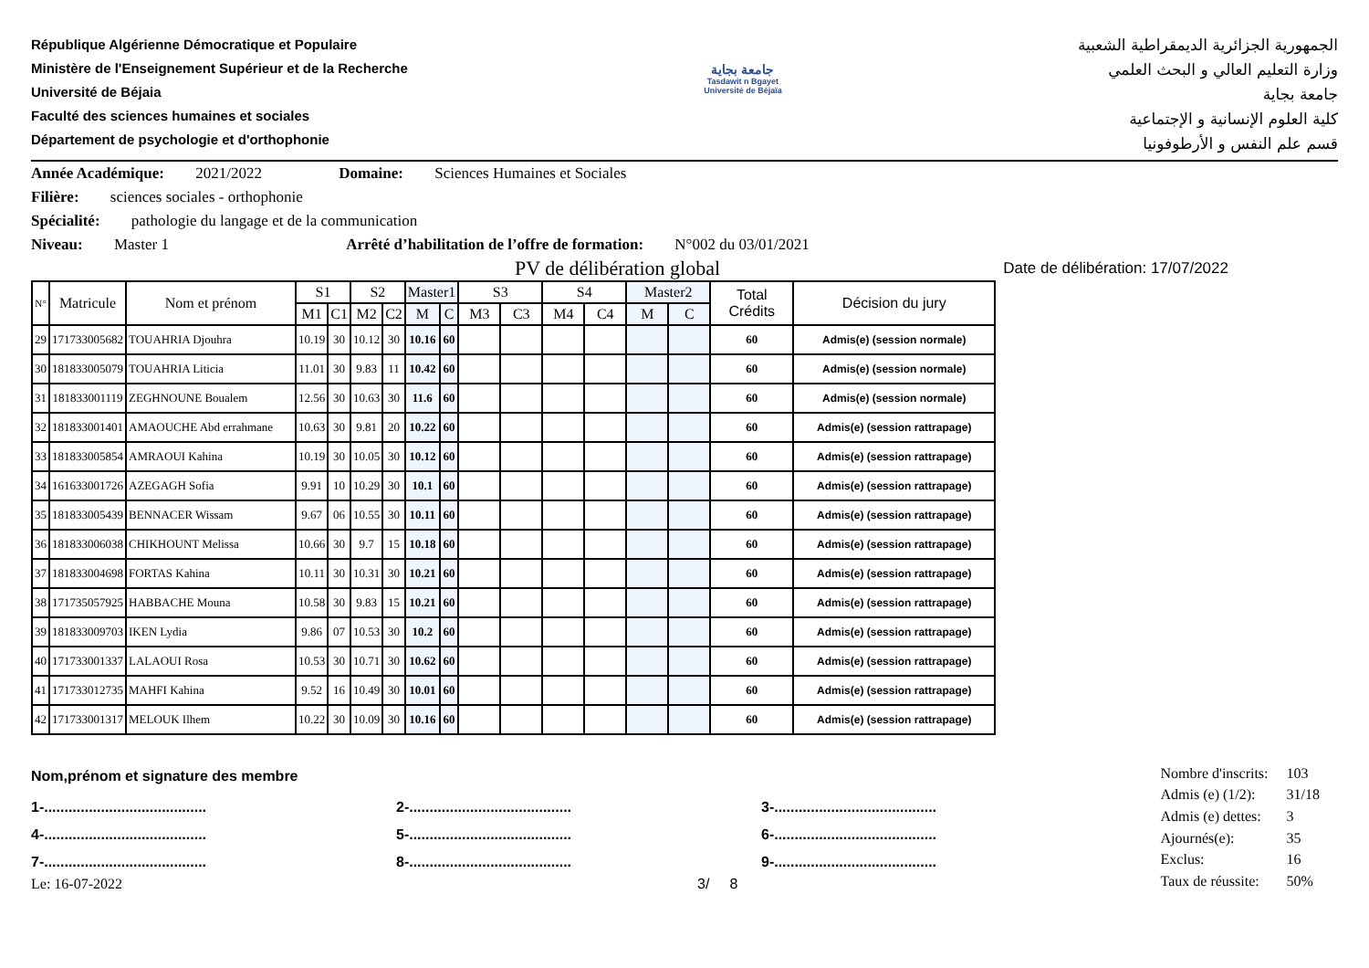République Algérienne Démocratique et Populaire
Ministère de l'Enseignement Supérieur et de la Recherche
Université de Béjaia
Faculté des sciences humaines et sociales
Département de psychologie et d'orthophonie
جامعة بجاية
Tasdawit n Bgayet
Université de Béjaïa
الجمهورية الجزائرية الديمقراطية الشعبية
وزارة التعليم العالي و البحث العلمي
جامعة بجاية
كلية العلوم الإنسانية و الإجتماعية
قسم علم النفس و الأرطوفونيا
Année Académique: 2021/2022 Domaine: Sciences Humaines et Sociales
Filière: sciences sociales - orthophonie
Spécialité: pathologie du langage et de la communication
Niveau: Master 1 Arrêté d’habilitation de l’offre de formation: N°002 du 03/01/2021
PV de délibération global Date de délibération: 17/07/2022
| N° | Matricule | Nom et prénom | S1 | | S2 | | Master1 | | S3 | | S4 | | Master2 | | Total Crédits | Décision du jury |
| --- | --- | --- | --- | --- | --- | --- | --- | --- | --- | --- | --- | --- | --- | --- | --- | --- |
| | | | M1 | C1 | M2 | C2 | M | C | M3 | C3 | M4 | C4 | M | C | | |
| 29 | 171733005682 | TOUAHRIA Djouhra | 10.19 | 30 | 10.12 | 30 | 10.16 | 60 | | | | | | | 60 | Admis(e) (session normale) |
| 30 | 181833005079 | TOUAHRIA Liticia | 11.01 | 30 | 9.83 | 11 | 10.42 | 60 | | | | | | | 60 | Admis(e) (session normale) |
| 31 | 181833001119 | ZEGHNOUNE Boualem | 12.56 | 30 | 10.63 | 30 | 11.6 | 60 | | | | | | | 60 | Admis(e) (session normale) |
| 32 | 181833001401 | AMAOUCHE Abd errahmane | 10.63 | 30 | 9.81 | 20 | 10.22 | 60 | | | | | | | 60 | Admis(e) (session rattrapage) |
| 33 | 181833005854 | AMRAOUI Kahina | 10.19 | 30 | 10.05 | 30 | 10.12 | 60 | | | | | | | 60 | Admis(e) (session rattrapage) |
| 34 | 161633001726 | AZEGAGH Sofia | 9.91 | 10 | 10.29 | 30 | 10.1 | 60 | | | | | | | 60 | Admis(e) (session rattrapage) |
| 35 | 181833005439 | BENNACER Wissam | 9.67 | 06 | 10.55 | 30 | 10.11 | 60 | | | | | | | 60 | Admis(e) (session rattrapage) |
| 36 | 181833006038 | CHIKHOUNT Melissa | 10.66 | 30 | 9.7 | 15 | 10.18 | 60 | | | | | | | 60 | Admis(e) (session rattrapage) |
| 37 | 181833004698 | FORTAS Kahina | 10.11 | 30 | 10.31 | 30 | 10.21 | 60 | | | | | | | 60 | Admis(e) (session rattrapage) |
| 38 | 171735057925 | HABBACHE Mouna | 10.58 | 30 | 9.83 | 15 | 10.21 | 60 | | | | | | | 60 | Admis(e) (session rattrapage) |
| 39 | 181833009703 | IKEN Lydia | 9.86 | 07 | 10.53 | 30 | 10.2 | 60 | | | | | | | 60 | Admis(e) (session rattrapage) |
| 40 | 171733001337 | LALAOUI Rosa | 10.53 | 30 | 10.71 | 30 | 10.62 | 60 | | | | | | | 60 | Admis(e) (session rattrapage) |
| 41 | 171733012735 | MAHFI Kahina | 9.52 | 16 | 10.49 | 30 | 10.01 | 60 | | | | | | | 60 | Admis(e) (session rattrapage) |
| 42 | 171733001317 | MELOUK Ilhem | 10.22 | 30 | 10.09 | 30 | 10.16 | 60 | | | | | | | 60 | Admis(e) (session rattrapage) |
Nom,prénom et signature des membre
1-........................................ 2-........................................ 3-........................................
4-........................................ 5-........................................ 6-........................................
7-........................................ 8-........................................ 9-........................................
Le: 16-07-2022 3/ 8
| Nombre d'inscrits: | 103 |
| Admis (e) (1/2): | 31/18 |
| Admis (e) dettes: | 3 |
| Ajournés(e): | 35 |
| Exclus: | 16 |
| Taux de réussite: | 50% |